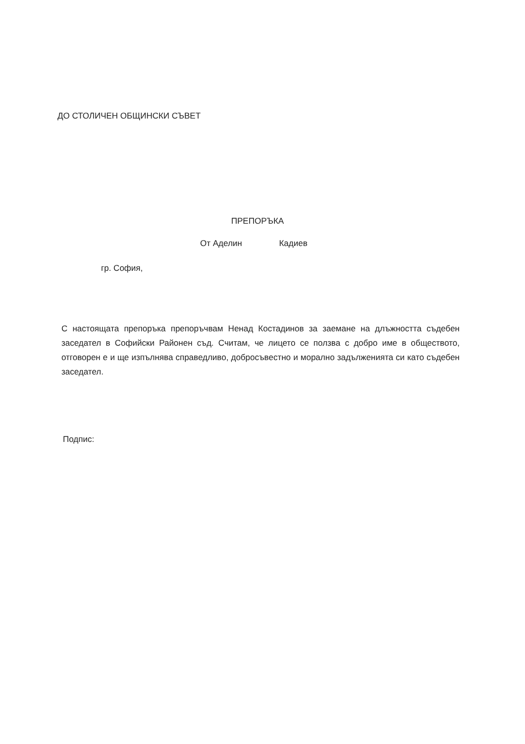ДО СТОЛИЧЕН ОБЩИНСКИ СЪВЕТ
ПРЕПОРЪКА
От Аделин Кадиев
гр. София,
С настоящата препоръка препоръчвам Ненад Костадинов за заемане на длъжността съдебен заседател в Софийски Районен съд. Считам, че лицето се ползва с добро име в обществото, отговорен е и ще изпълнява справедливо, добросъвестно и морално задълженията си като съдебен заседател.
Подпис: